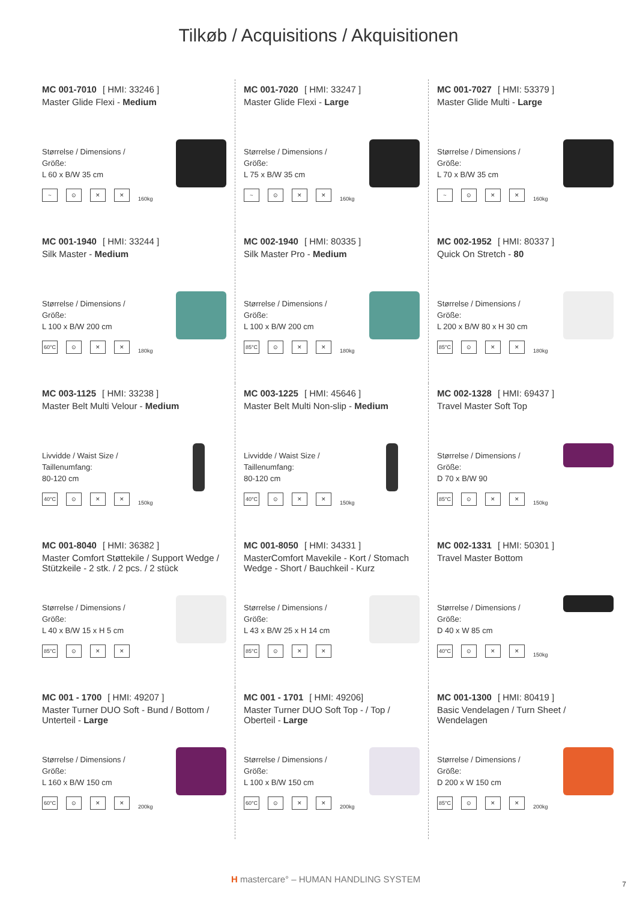Tilkøb / Acquisitions / Akquisitionen
MC 001-7010 [ HMI: 33246 ]
Master Glide Flexi - Medium
Størrelse / Dimensions / Größe:
L 60 x B/W 35 cm
~ ⊙ ✕ ✕ 160kg
MC 001-7020 [ HMI: 33247 ]
Master Glide Flexi - Large
Størrelse / Dimensions / Größe:
L 75 x B/W 35 cm
~ ⊙ ✕ ✕ 160kg
MC 001-7027 [ HMI: 53379 ]
Master Glide Multi - Large
Størrelse / Dimensions / Größe:
L 70 x B/W 35 cm
~ ⊙ ✕ ✕ 160kg
MC 001-1940 [ HMI: 33244 ]
Silk Master - Medium
Størrelse / Dimensions / Größe:
L 100 x B/W 200 cm
60°C ⊙ ✕ ✕ 180kg
MC 002-1940 [ HMI: 80335 ]
Silk Master Pro - Medium
Størrelse / Dimensions / Größe:
L 100 x B/W 200 cm
85°C ⊙ ✕ ✕ 180kg
MC 002-1952 [ HMI: 80337 ]
Quick On Stretch - 80
Størrelse / Dimensions / Größe:
L 200 x B/W 80 x H 30 cm
85°C ⊙ ✕ ✕ 180kg
MC 003-1125 [ HMI: 33238 ]
Master Belt Multi Velour - Medium
Livvidde / Waist Size / Taillenumfang:
80-120 cm
40°C ⊙ ✕ ✕ 150kg
MC 003-1225 [ HMI: 45646 ]
Master Belt Multi Non-slip - Medium
Livvidde / Waist Size / Taillenumfang:
80-120 cm
40°C ⊙ ✕ ✕ 150kg
MC 002-1328 [ HMI: 69437 ]
Travel Master Soft Top
Størrelse / Dimensions / Größe:
D 70 x B/W 90
85°C ⊙ ✕ ✕ 150kg
MC 001-8040 [ HMI: 36382 ]
Master Comfort Støttekile / Support Wedge / Stützkeile - 2 stk. / 2 pcs. / 2 stück
Størrelse / Dimensions / Größe:
L 40 x B/W 15 x H 5 cm
85°C ⊙ ✕ ✕
MC 001-8050 [ HMI: 34331 ]
MasterComfort Mavekile - Kort / Stomach Wedge - Short / Bauchkeil - Kurz
Størrelse / Dimensions / Größe:
L 43 x B/W 25 x H 14 cm
85°C ⊙ ✕ ✕
MC 002-1331 [ HMI: 50301 ]
Travel Master Bottom
Størrelse / Dimensions / Größe:
D 40 x W 85 cm
40°C ⊙ ✕ ✕ 150kg
MC 001 - 1700 [ HMI: 49207 ]
Master Turner DUO Soft - Bund / Bottom / Unterteil - Large
Størrelse / Dimensions / Größe:
L 160 x B/W 150 cm
60°C ⊙ ✕ ✕ 200kg
MC 001 - 1701 [ HMI: 49206]
Master Turner DUO Soft Top - / Top / Oberteil - Large
Størrelse / Dimensions / Größe:
L 100 x B/W 150 cm
60°C ⊙ ✕ ✕ 200kg
MC 001-1300 [ HMI: 80419 ]
Basic Vendelagen / Turn Sheet / Wendelagen
Størrelse / Dimensions / Größe:
D 200 x W 150 cm
85°C ⊙ ✕ ✕ 200kg
H mastercare° – HUMAN HANDLING SYSTEM
7